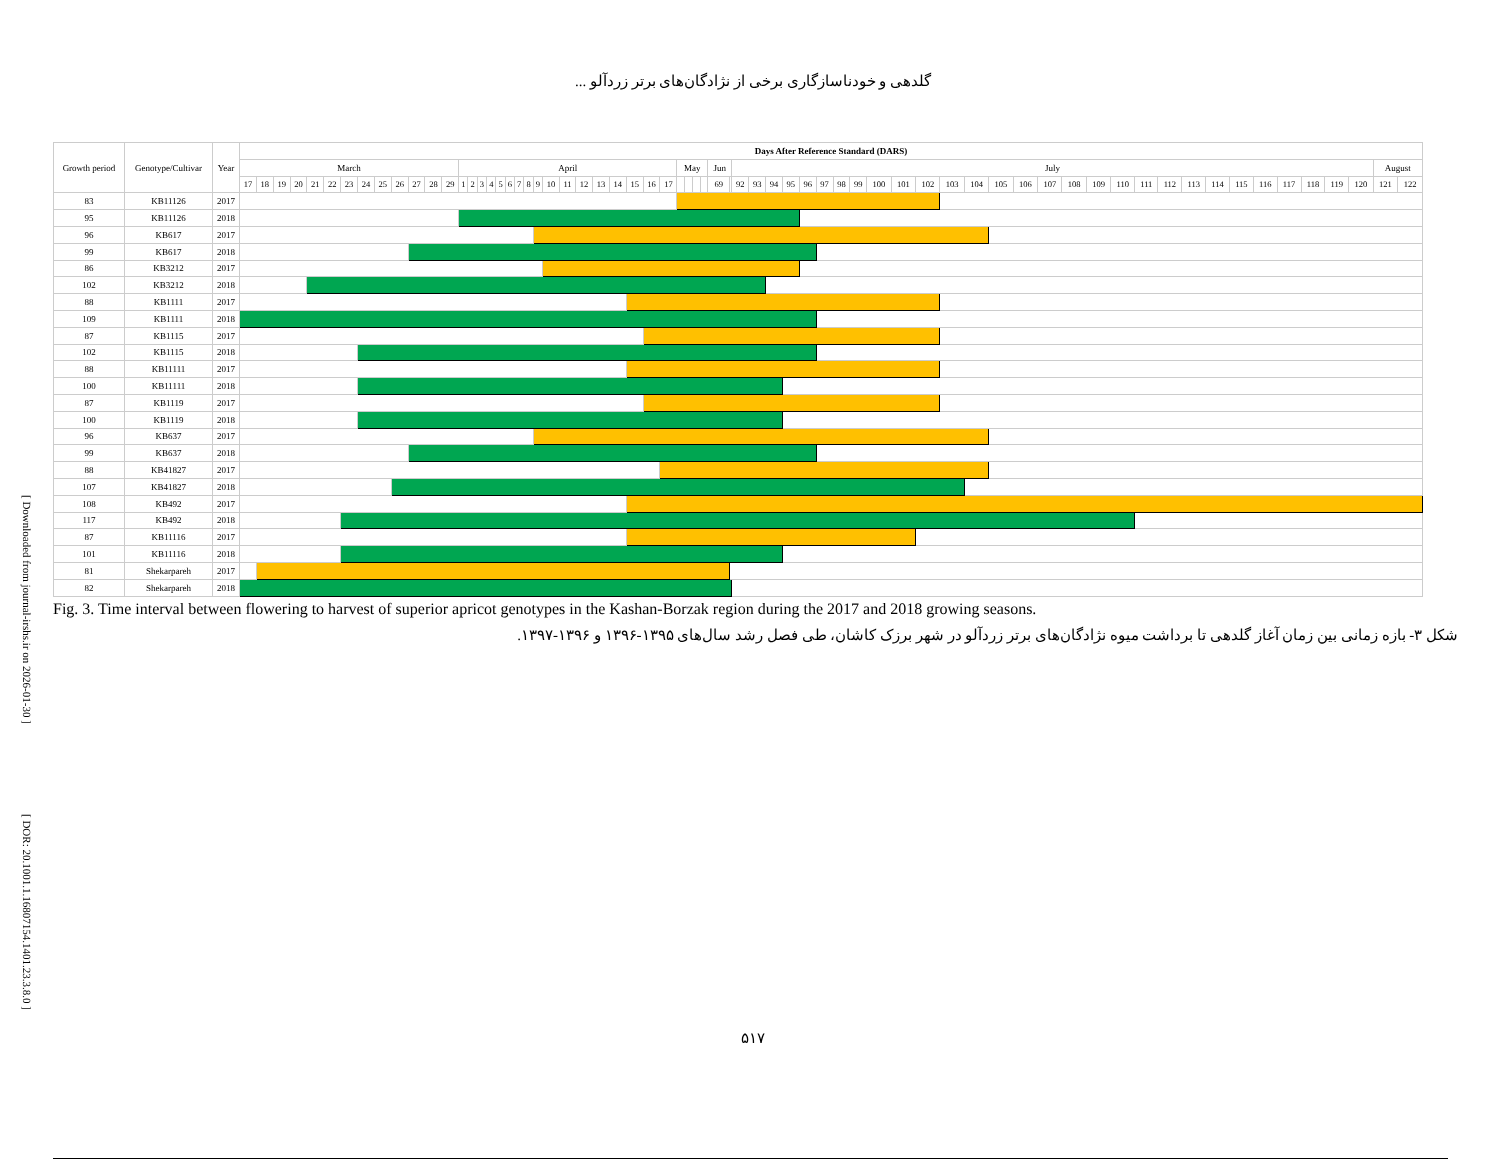[ Downloaded from journal-irshs.ir on 2026-01-30 ]
[ DOR: 20.1001.1.16807154.1401.23.3.8.0 ]
گلدهی و خودناسازگاری برخی از نژادگان‌های برتر زردآلو ...
| Growth period | Genotype/Cultivar | Year | Days After Reference Standard (DARS) | | | | | | | | | | | | | | | | | | | | | | | | | | | | | | | | | | | | | | | | | | | | | | | | | | | | | | | | | | | | | | | | | | |
| --- | --- | --- | --- | --- | --- | --- | --- | --- | --- | --- | --- | --- | --- | --- | --- | --- | --- | --- | --- | --- | --- | --- | --- | --- | --- | --- | --- | --- | --- | --- | --- | --- | --- | --- | --- | --- | --- | --- | --- | --- | --- | --- | --- | --- | --- | --- | --- | --- | --- | --- | --- | --- | --- | --- | --- | --- | --- | --- | --- | --- | --- | --- | --- | --- | --- | --- | --- | --- | --- |
| | | | March | | | | | | | | | | | | | April | | | | | | | | | | | | | | | | | May | | | | Jun | | July | | | | | | | | | | | | | | | | | | | | | | | | | | | | | August | |
| | | | 17 | 18 | 19 | 20 | 21 | 22 | 23 | 24 | 25 | 26 | 27 | 28 | 29 | 1 | 2 | 3 | 4 | 5 | 6 | 7 | 8 | 9 | 10 | 11 | 12 | 13 | 14 | 15 | 16 | 17 | | | | | 69 | | 92 | 93 | 94 | 95 | 96 | 97 | 98 | 99 | 100 | 101 | 102 | 103 | 104 | 105 | 106 | 107 | 108 | 109 | 110 | 111 | 112 | 113 | 114 | 115 | 116 | 117 | 118 | 119 | 120 | 121 | 122 |
| 83 | KB11126 | 2017 | | | | | | | | | | | | | | | | | | | | | | | | | | | | | | | | | | | | | | | | | | | | | | | | | | | | | | | | | | | | | | | | | | | |
| 95 | KB11126 | 2018 | | | | | | | | | | | | | | | | | | | | | | | | | | | | | | | | | | | | | | | | | | | | | | | | | | | | | | | | | | | | | | | | | | | |
| 96 | KB617 | 2017 | | | | | | | | | | | | | | | | | | | | | | | | | | | | | | | | | | | | | | | | | | | | | | | | | | | | | | | | | | | | | | | | | | | |
| 99 | KB617 | 2018 | | | | | | | | | | | | | | | | | | | | | | | | | | | | | | | | | | | | | | | | | | | | | | | | | | | | | | | | | | | | | | | | | | | |
| 86 | KB3212 | 2017 | | | | | | | | | | | | | | | | | | | | | | | | | | | | | | | | | | | | | | | | | | | | | | | | | | | | | | | | | | | | | | | | | | | |
| 102 | KB3212 | 2018 | | | | | | | | | | | | | | | | | | | | | | | | | | | | | | | | | | | | | | | | | | | | | | | | | | | | | | | | | | | | | | | | | | | |
| 88 | KB1111 | 2017 | | | | | | | | | | | | | | | | | | | | | | | | | | | | | | | | | | | | | | | | | | | | | | | | | | | | | | | | | | | | | | | | | | | |
| 109 | KB1111 | 2018 | | | | | | | | | | | | | | | | | | | | | | | | | | | | | | | | | | | | | | | | | | | | | | | | | | | | | | | | | | | | | | | | | | | |
| 87 | KB1115 | 2017 | | | | | | | | | | | | | | | | | | | | | | | | | | | | | | | | | | | | | | | | | | | | | | | | | | | | | | | | | | | | | | | | | | | |
| 102 | KB1115 | 2018 | | | | | | | | | | | | | | | | | | | | | | | | | | | | | | | | | | | | | | | | | | | | | | | | | | | | | | | | | | | | | | | | | | | |
| 88 | KB11111 | 2017 | | | | | | | | | | | | | | | | | | | | | | | | | | | | | | | | | | | | | | | | | | | | | | | | | | | | | | | | | | | | | | | | | | | |
| 100 | KB11111 | 2018 | | | | | | | | | | | | | | | | | | | | | | | | | | | | | | | | | | | | | | | | | | | | | | | | | | | | | | | | | | | | | | | | | | | |
| 87 | KB1119 | 2017 | | | | | | | | | | | | | | | | | | | | | | | | | | | | | | | | | | | | | | | | | | | | | | | | | | | | | | | | | | | | | | | | | | | |
| 100 | KB1119 | 2018 | | | | | | | | | | | | | | | | | | | | | | | | | | | | | | | | | | | | | | | | | | | | | | | | | | | | | | | | | | | | | | | | | | | |
| 96 | KB637 | 2017 | | | | | | | | | | | | | | | | | | | | | | | | | | | | | | | | | | | | | | | | | | | | | | | | | | | | | | | | | | | | | | | | | | | |
| 99 | KB637 | 2018 | | | | | | | | | | | | | | | | | | | | | | | | | | | | | | | | | | | | | | | | | | | | | | | | | | | | | | | | | | | | | | | | | | | |
| 88 | KB41827 | 2017 | | | | | | | | | | | | | | | | | | | | | | | | | | | | | | | | | | | | | | | | | | | | | | | | | | | | | | | | | | | | | | | | | | | |
| 107 | KB41827 | 2018 | | | | | | | | | | | | | | | | | | | | | | | | | | | | | | | | | | | | | | | | | | | | | | | | | | | | | | | | | | | | | | | | | | | |
| 108 | KB492 | 2017 | | | | | | | | | | | | | | | | | | | | | | | | | | | | | | | | | | | | | | | | | | | | | | | | | | | | | | | | | | | | | | | | | | | |
| 117 | KB492 | 2018 | | | | | | | | | | | | | | | | | | | | | | | | | | | | | | | | | | | | | | | | | | | | | | | | | | | | | | | | | | | | | | | | | | | |
| 87 | KB11116 | 2017 | | | | | | | | | | | | | | | | | | | | | | | | | | | | | | | | | | | | | | | | | | | | | | | | | | | | | | | | | | | | | | | | | | | |
| 101 | KB11116 | 2018 | | | | | | | | | | | | | | | | | | | | | | | | | | | | | | | | | | | | | | | | | | | | | | | | | | | | | | | | | | | | | | | | | | | |
| 81 | Shekarpareh | 2017 | | | | | | | | | | | | | | | | | | | | | | | | | | | | | | | | | | | | | | | | | | | | | | | | | | | | | | | | | | | | | | | | | | | |
| 82 | Shekarpareh | 2018 | | | | | | | | | | | | | | | | | | | | | | | | | | | | | | | | | | | | | | | | | | | | | | | | | | | | | | | | | | | | | | | | | | | |
Fig. 3. Time interval between flowering to harvest of superior apricot genotypes in the Kashan-Borzak region during the 2017 and 2018 growing seasons.
شکل ۳- بازه زمانی بین زمان آغاز گلدهی تا برداشت میوه نژادگان‌های برتر زردآلو در شهر برزک کاشان، طی فصل رشد سال‌های ۱۳۹۵-۱۳۹۶ و ۱۳۹۶-۱۳۹۷.
۵۱۷